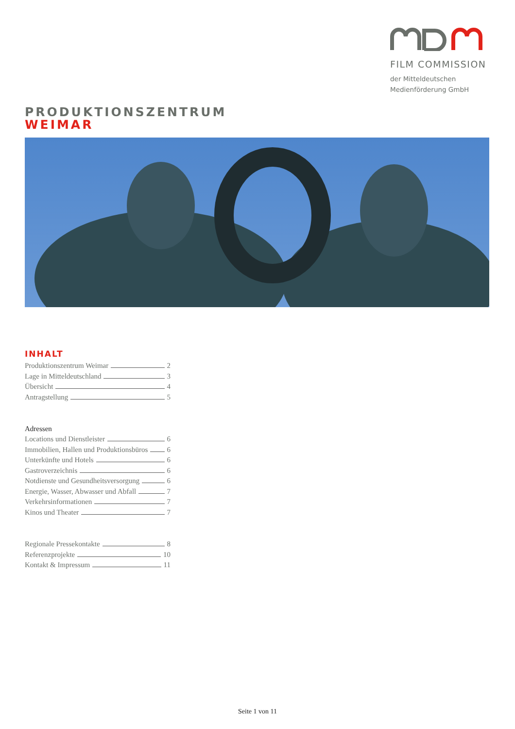FILM COMMISSION
der Mitteldeutschen
Medienförderung GmbH
PRODUKTIONSZENTRUM
WEIMAR
INHALT
Produktionszentrum Weimar 2
Lage in Mitteldeutschland 3
Übersicht 4
Antragstellung 5
Adressen
Locations und Dienstleister 6
Immobilien, Hallen und Produktionsbüros 6
Unterkünfte und Hotels 6
Gastroverzeichnis 6
Notdienste und Gesundheitsversorgung 6
Energie, Wasser, Abwasser und Abfall 7
Verkehrsinformationen 7
Kinos und Theater 7
Regionale Pressekontakte 8
Referenzprojekte 10
Kontakt & Impressum 11
Seite 1 von 11